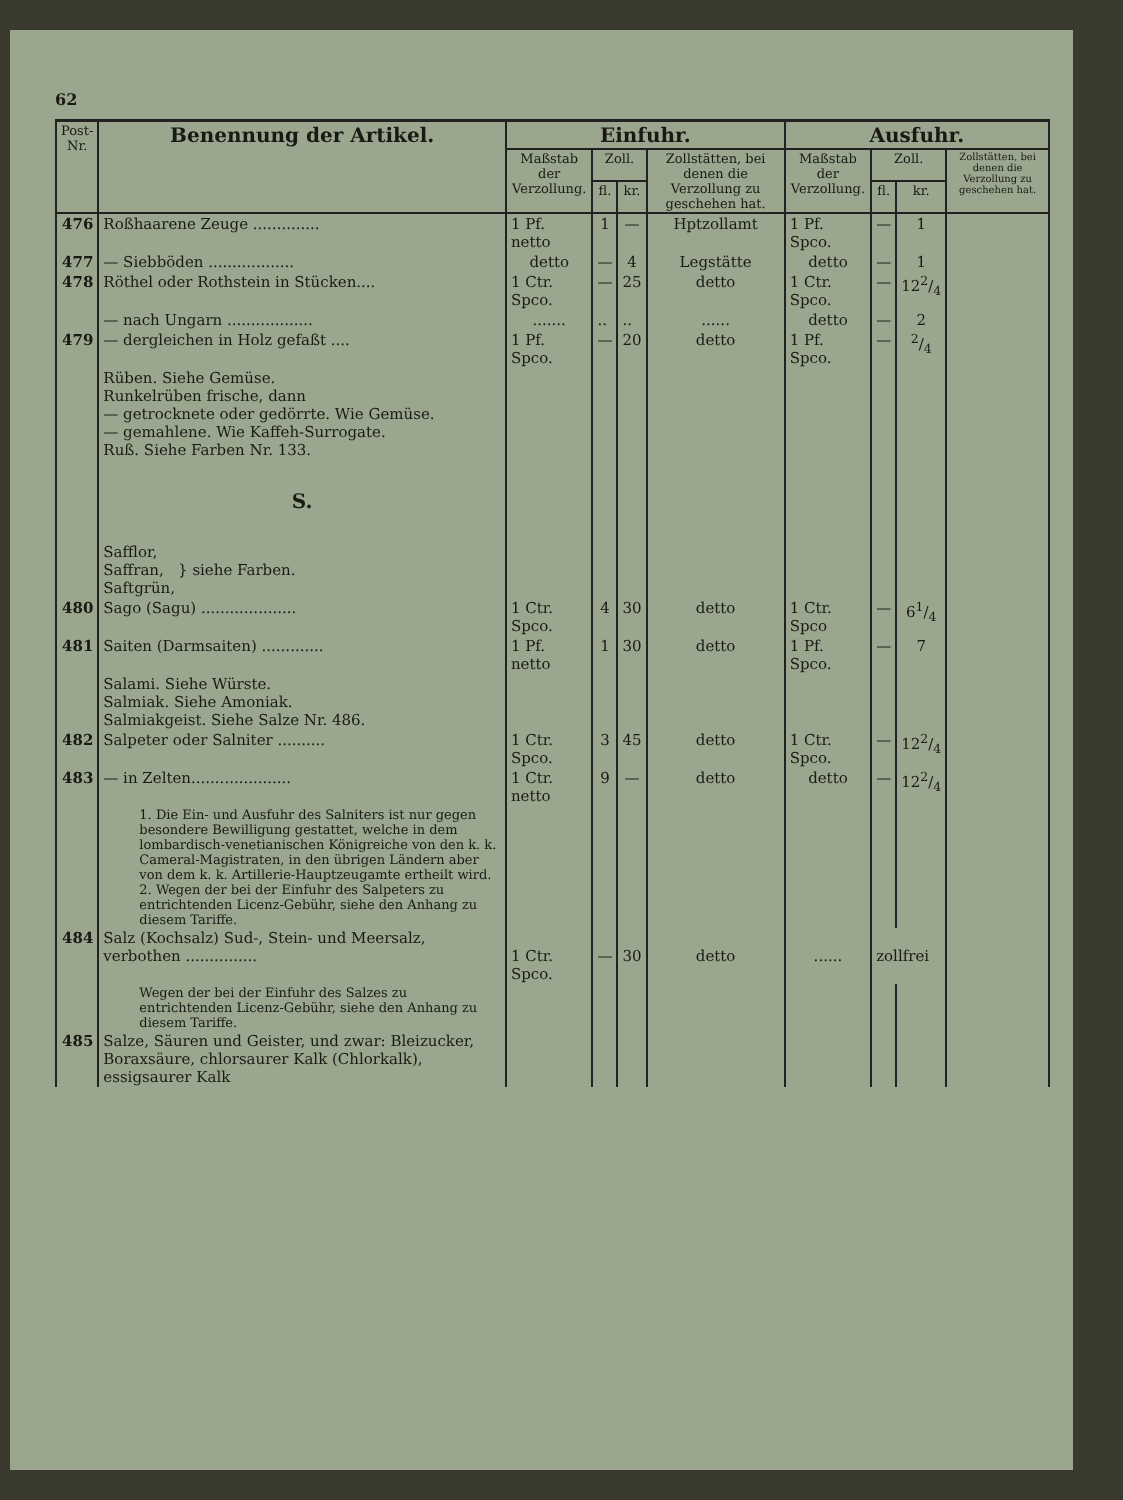62
| Post- Nr. | Benennung der Artikel. | Einfuhr. | | | | Ausfuhr. | | | |
| --- | --- | --- | --- | --- | --- | --- | --- | --- | --- |
| | | Maßstab der Verzollung. | Zoll. | | Zollstätten, bei denen die Verzollung zu geschehen hat. | Maßstab der Verzollung. | Zoll. | | Zollstätten, bei denen die Verzollung zu geschehen hat. |
| | | | fl. | kr. | | | fl. | kr. | |
| 476 | Roßhaarene Zeuge .............. | 1 Pf. netto | 1 | — | Hptzollamt | 1 Pf. Spco. | — | 1 | |
| 477 | — Siebböden .................. | detto | — | 4 | Legstätte | detto | — | 1 | |
| 478 | Röthel oder Rothstein in Stücken.... | 1 Ctr. Spco. | — | 25 | detto | 1 Ctr. Spco. | — | 122/4 | |
| | — nach Ungarn .................. | ....... | .. | .. | ...... | detto | — | 2 | |
| 479 | — dergleichen in Holz gefaßt .... | 1 Pf. Spco. | — | 20 | detto | 1 Pf. Spco. | — | 2/4 | |
| | Rüben. Siehe Gemüse. Runkelrüben frische, dann — getrocknete oder gedörrte. Wie Gemüse. — gemahlene. Wie Kaffeh-Surrogate. Ruß. Siehe Farben Nr. 133. S. Safflor, Saffran, } siehe Farben. Saftgrün, | | | | | | | | |
| 480 | Sago (Sagu) .................... | 1 Ctr. Spco. | 4 | 30 | detto | 1 Ctr. Spco | — | 61/4 | |
| 481 | Saiten (Darmsaiten) ............. | 1 Pf. netto | 1 | 30 | detto | 1 Pf. Spco. | — | 7 | |
| | Salami. Siehe Würste. Salmiak. Siehe Amoniak. Salmiakgeist. Siehe Salze Nr. 486. | | | | | | | | |
| 482 | Salpeter oder Salniter .......... | 1 Ctr. Spco. | 3 | 45 | detto | 1 Ctr. Spco. | — | 122/4 | |
| 483 | — in Zelten..................... | 1 Ctr. netto | 9 | — | detto | detto | — | 122/4 | |
| | 1. Die Ein- und Ausfuhr des Salniters ist nur gegen besondere Bewilligung gestattet, welche in dem lombardisch-venetianischen Königreiche von den k. k. Cameral-Magistraten, in den übrigen Ländern aber von dem k. k. Artillerie-Hauptzeugamte ertheilt wird. 2. Wegen der bei der Einfuhr des Salpeters zu entrichtenden Licenz-Gebühr, siehe den Anhang zu diesem Tariffe. | | | | | | | | |
| 484 | Salz (Kochsalz) Sud-, Stein- und Meersalz, verbothen ............... | 1 Ctr. Spco. | — | 30 | detto | ...... | zollfrei | | |
| | Wegen der bei der Einfuhr des Salzes zu entrichtenden Licenz-Gebühr, siehe den Anhang zu diesem Tariffe. | | | | | | | | |
| 485 | Salze, Säuren und Geister, und zwar: Bleizucker, Boraxsäure, chlorsaurer Kalk (Chlorkalk), essigsaurer Kalk | | | | | | | | |